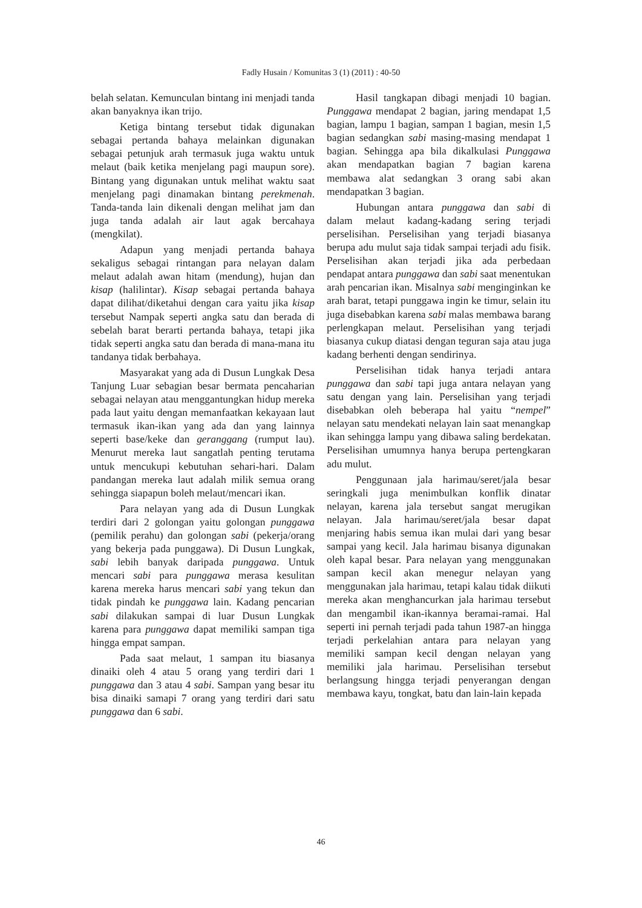Fadly Husain / Komunitas 3 (1) (2011) : 40-50
belah selatan. Kemunculan bintang ini menjadi tanda akan banyaknya ikan trijo.
Ketiga bintang tersebut tidak digunakan sebagai pertanda bahaya melainkan digunakan sebagai petunjuk arah termasuk juga waktu untuk melaut (baik ketika menjelang pagi maupun sore). Bintang yang digunakan untuk melihat waktu saat menjelang pagi dinamakan bintang perekmenah. Tanda-tanda lain dikenali dengan melihat jam dan juga tanda adalah air laut agak bercahaya (mengkilat).
Adapun yang menjadi pertanda bahaya sekaligus sebagai rintangan para nelayan dalam melaut adalah awan hitam (mendung), hujan dan kisap (halilintar). Kisap sebagai pertanda bahaya dapat dilihat/diketahui dengan cara yaitu jika kisap tersebut Nampak seperti angka satu dan berada di sebelah barat berarti pertanda bahaya, tetapi jika tidak seperti angka satu dan berada di mana-mana itu tandanya tidak berbahaya.
Masyarakat yang ada di Dusun Lungkak Desa Tanjung Luar sebagian besar bermata pencaharian sebagai nelayan atau menggantungkan hidup mereka pada laut yaitu dengan memanfaatkan kekayaan laut termasuk ikan-ikan yang ada dan yang lainnya seperti base/keke dan geranggang (rumput lau). Menurut mereka laut sangatlah penting terutama untuk mencukupi kebutuhan sehari-hari. Dalam pandangan mereka laut adalah milik semua orang sehingga siapapun boleh melaut/mencari ikan.
Para nelayan yang ada di Dusun Lungkak terdiri dari 2 golongan yaitu golongan punggawa (pemilik perahu) dan golongan sabi (pekerja/orang yang bekerja pada punggawa). Di Dusun Lungkak, sabi lebih banyak daripada punggawa. Untuk mencari sabi para punggawa merasa kesulitan karena mereka harus mencari sabi yang tekun dan tidak pindah ke punggawa lain. Kadang pencarian sabi dilakukan sampai di luar Dusun Lungkak karena para punggawa dapat memiliki sampan tiga hingga empat sampan.
Pada saat melaut, 1 sampan itu biasanya dinaiki oleh 4 atau 5 orang yang terdiri dari 1 punggawa dan 3 atau 4 sabi. Sampan yang besar itu bisa dinaiki samapi 7 orang yang terdiri dari satu punggawa dan 6 sabi.
Hasil tangkapan dibagi menjadi 10 bagian. Punggawa mendapat 2 bagian, jaring mendapat 1,5 bagian, lampu 1 bagian, sampan 1 bagian, mesin 1,5 bagian sedangkan sabi masing-masing mendapat 1 bagian. Sehingga apa bila dikalkulasi Punggawa akan mendapatkan bagian 7 bagian karena membawa alat sedangkan 3 orang sabi akan mendapatkan 3 bagian.
Hubungan antara punggawa dan sabi di dalam melaut kadang-kadang sering terjadi perselisihan. Perselisihan yang terjadi biasanya berupa adu mulut saja tidak sampai terjadi adu fisik. Perselisihan akan terjadi jika ada perbedaan pendapat antara punggawa dan sabi saat menentukan arah pencarian ikan. Misalnya sabi menginginkan ke arah barat, tetapi punggawa ingin ke timur, selain itu juga disebabkan karena sabi malas membawa barang perlengkapan melaut. Perselisihan yang terjadi biasanya cukup diatasi dengan teguran saja atau juga kadang berhenti dengan sendirinya.
Perselisihan tidak hanya terjadi antara punggawa dan sabi tapi juga antara nelayan yang satu dengan yang lain. Perselisihan yang terjadi disebabkan oleh beberapa hal yaitu “nempel” nelayan satu mendekati nelayan lain saat menangkap ikan sehingga lampu yang dibawa saling berdekatan. Perselisihan umumnya hanya berupa pertengkaran adu mulut.
Penggunaan jala harimau/seret/jala besar seringkali juga menimbulkan konflik dinatar nelayan, karena jala tersebut sangat merugikan nelayan. Jala harimau/seret/jala besar dapat menjaring habis semua ikan mulai dari yang besar sampai yang kecil. Jala harimau bisanya digunakan oleh kapal besar. Para nelayan yang menggunakan sampan kecil akan menegur nelayan yang menggunakan jala harimau, tetapi kalau tidak diikuti mereka akan menghancurkan jala harimau tersebut dan mengambil ikan-ikannya beramai-ramai. Hal seperti ini pernah terjadi pada tahun 1987-an hingga terjadi perkelahian antara para nelayan yang memiliki sampan kecil dengan nelayan yang memiliki jala harimau. Perselisihan tersebut berlangsung hingga terjadi penyerangan dengan membawa kayu, tongkat, batu dan lain-lain kepada
46